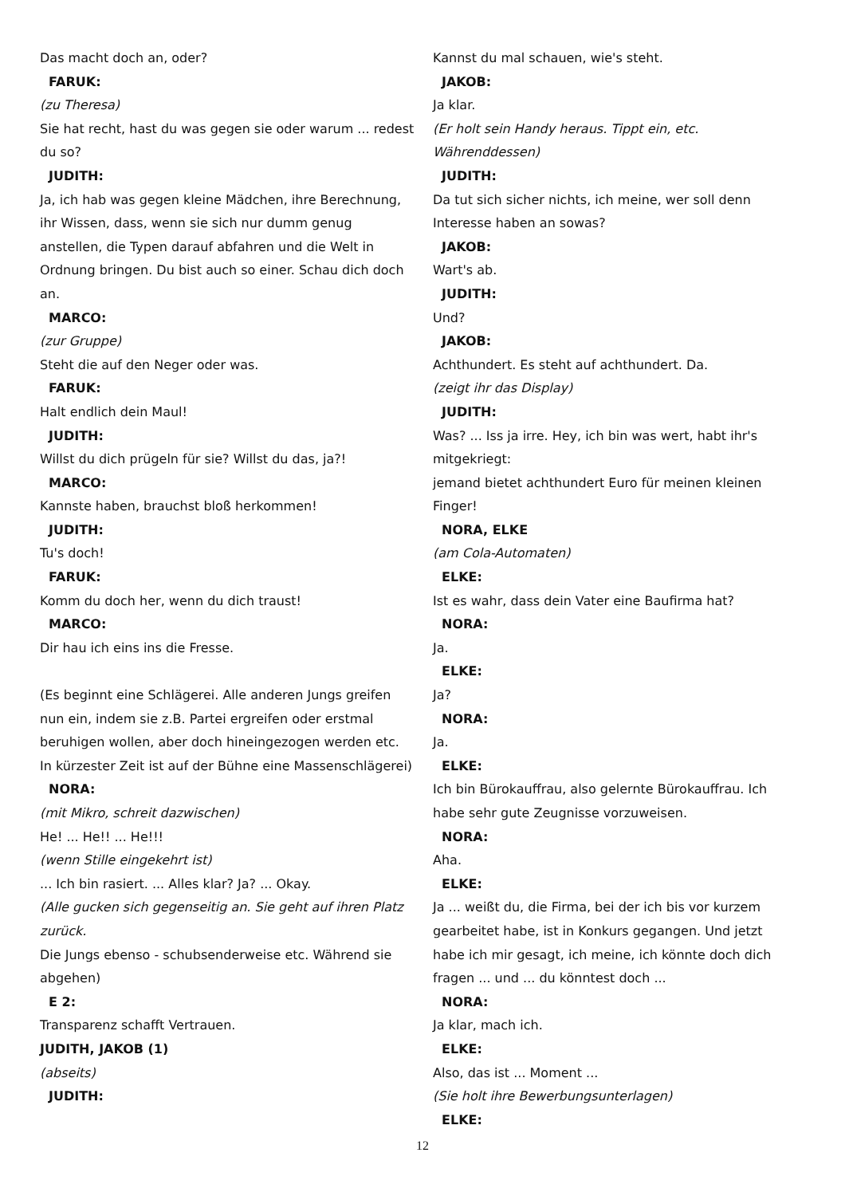Das macht doch an, oder?
FARUK:
(zu Theresa)
Sie hat recht, hast du was gegen sie oder warum ... redest du so?
JUDITH:
Ja, ich hab was gegen kleine Mädchen, ihre Berechnung, ihr Wissen, dass, wenn sie sich nur dumm genug anstellen, die Typen darauf abfahren und die Welt in Ordnung bringen. Du bist auch so einer. Schau dich doch an.
MARCO:
(zur Gruppe)
Steht die auf den Neger oder was.
FARUK:
Halt endlich dein Maul!
JUDITH:
Willst du dich prügeln für sie? Willst du das, ja?!
MARCO:
Kannste haben, brauchst bloß herkommen!
JUDITH:
Tu's doch!
FARUK:
Komm du doch her, wenn du dich traust!
MARCO:
Dir hau ich eins ins die Fresse.
(Es beginnt eine Schlägerei. Alle anderen Jungs greifen nun ein, indem sie z.B. Partei ergreifen oder erstmal beruhigen wollen, aber doch hineingezogen werden etc. In kürzester Zeit ist auf der Bühne eine Massenschlägerei)
NORA:
(mit Mikro, schreit dazwischen)
He! ... He!! ... He!!!
(wenn Stille eingekehrt ist)
... Ich bin rasiert. ... Alles klar? Ja? ... Okay.
(Alle gucken sich gegenseitig an. Sie geht auf ihren Platz zurück.
Die Jungs ebenso - schubsenderweise etc. Während sie abgehen)
E 2:
Transparenz schafft Vertrauen.
JUDITH, JAKOB (1)
(abseits)
JUDITH:
Kannst du mal schauen, wie's steht.
JAKOB:
Ja klar.
(Er holt sein Handy heraus. Tippt ein, etc. Währenddessen)
JUDITH:
Da tut sich sicher nichts, ich meine, wer soll denn Interesse haben an sowas?
JAKOB:
Wart's ab.
JUDITH:
Und?
JAKOB:
Achthundert. Es steht auf achthundert. Da.
(zeigt ihr das Display)
JUDITH:
Was? ... Iss ja irre. Hey, ich bin was wert, habt ihr's mitgekriegt:
jemand bietet achthundert Euro für meinen kleinen Finger!
NORA, ELKE
(am Cola-Automaten)
ELKE:
Ist es wahr, dass dein Vater eine Baufirma hat?
NORA:
Ja.
ELKE:
Ja?
NORA:
Ja.
ELKE:
Ich bin Bürokauffrau, also gelernte Bürokauffrau. Ich habe sehr gute Zeugnisse vorzuweisen.
NORA:
Aha.
ELKE:
Ja ... weißt du, die Firma, bei der ich bis vor kurzem gearbeitet habe, ist in Konkurs gegangen. Und jetzt habe ich mir gesagt, ich meine, ich könnte doch dich fragen ... und ... du könntest doch ...
NORA:
Ja klar, mach ich.
ELKE:
Also, das ist ... Moment ...
(Sie holt ihre Bewerbungsunterlagen)
ELKE:
12